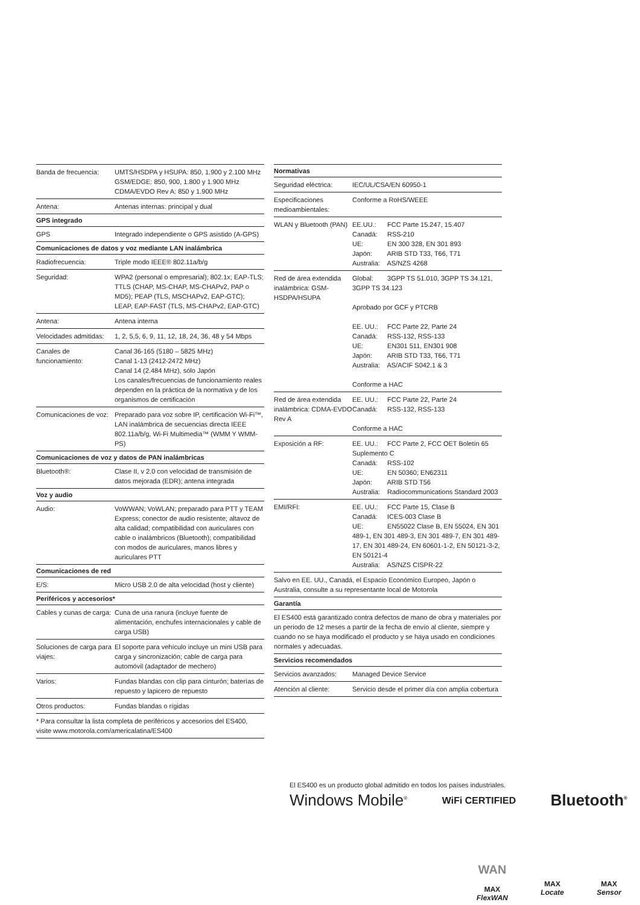| Banda de frecuencia: | UMTS/HSDPA y HSUPA: 850, 1.900 y 2.100 MHz GSM/EDGE: 850, 900, 1.800 y 1.900 MHz CDMA/EVDO Rev A: 850 y 1.900 MHz |
| Antena: | Antenas internas: principal y dual |
| GPS integrado | |
| GPS | Integrado independiente o GPS asistido (A-GPS) |
| Comunicaciones de datos y voz mediante LAN inalámbrica | |
| Radiofrecuencia: | Triple modo IEEE® 802.11a/b/g |
| Seguridad: | WPA2 (personal o empresarial); 802.1x; EAP-TLS; TTLS (CHAP, MS-CHAP, MS-CHAPv2, PAP o MD5); PEAP (TLS, MSCHAPv2, EAP-GTC); LEAP, EAP-FAST (TLS, MS-CHAPv2, EAP-GTC) |
| Antena: | Antena interna |
| Velocidades admitidas: | 1, 2, 5,5, 6, 9, 11, 12, 18, 24, 36, 48 y 54 Mbps |
| Canales de funcionamiento: | Canal 36-165 (5180 – 5825 MHz) Canal 1-13 (2412-2472 MHz) Canal 14 (2.484 MHz), sólo Japón Los canales/frecuencias de funcionamiento reales dependen en la práctica de la normativa y de los organismos de certificación |
| Comunicaciones de voz: | Preparado para voz sobre IP, certificación Wi-Fi™, LAN inalámbrica de secuencias directa IEEE 802.11a/b/g, Wi-Fi Multimedia™ (WMM Y WMM-PS) |
| Comunicaciones de voz y datos de PAN inalámbricas | |
| Bluetooth®: | Clase II, v 2.0 con velocidad de transmisión de datos mejorada (EDR); antena integrada |
| Voz y audio | |
| Audio: | VoWWAN; VoWLAN; preparado para PTT y TEAM Express; conector de audio resistente; altavoz de alta calidad; compatibilidad con auriculares con cable o inalámbricos (Bluetooth); compatibilidad con modos de auriculares, manos libres y auriculares PTT |
| Comunicaciones de red | |
| E/S: | Micro USB 2.0 de alta velocidad (host y cliente) |
| Periféricos y accesorios* | |
| Cables y cunas de carga: | Cuna de una ranura (incluye fuente de alimentación, enchufes internacionales y cable de carga USB) |
| Soluciones de carga para viajes: | El soporte para vehículo incluye un mini USB para carga y sincronización; cable de carga para automóvil (adaptador de mechero) |
| Varios: | Fundas blandas con clip para cinturón; baterías de repuesto y lapicero de repuesto |
| Otros productos: | Fundas blandas o rígidas |
* Para consultar la lista completa de periféricos y accesorios del ES400, visite www.motorola.com/americalatina/ES400
| Normativas | |
| --- | --- |
| Seguridad eléctrica: | IEC/UL/CSA/EN 60950-1 |
| Especificaciones medioambientales: | Conforme a RoHS/WEEE |
| WLAN y Bluetooth (PAN) | EE.UU.: FCC Parte 15.247, 15.407 Canadá: RSS-210 UE: EN 300 328, EN 301 893 Japón: ARIB STD T33, T66, T71 Australia: AS/NZS 4268 |
| Red de área extendida inalámbrica: GSM-HSDPA/HSUPA | Global: 3GPP TS 51.010, 3GPP TS 34.121, 3GPP TS 34.123 Aprobado por GCF y PTCRB EE. UU.: FCC Parte 22, Parte 24 Canadá: RSS-132, RSS-133 UE: EN301 511, EN301 908 Japón: ARIB STD T33, T66, T71 Australia: AS/ACIF S042.1 & 3 Conforme a HAC |
| Red de área extendida inalámbrica: CDMA-EVDO Rev A | EE. UU.: FCC Parte 22, Parte 24 Canadá: RSS-132, RSS-133 Conforme a HAC |
| Exposición a RF: | EE. UU.: FCC Parte 2, FCC OET Boletín 65 Suplemento C Canadá: RSS-102 UE: EN 50360; EN62311 Japón: ARIB STD T56 Australia: Radiocommunications Standard 2003 |
| EMI/RFI: | EE. UU.: FCC Parte 15, Clase B Canadá: ICES-003 Clase B UE: EN55022 Clase B, EN 55024, EN 301 489-1, EN 301 489-3, EN 301 489-7, EN 301 489-17, EN 301 489-24, EN 60601-1-2, EN 50121-3-2, EN 50121-4 Australia: AS/NZS CISPR-22 |
| Salvo en EE. UU., Canadá, el Espacio Económico Europeo, Japón o Australia, consulte a su representante local de Motorola | |
| Garantía | |
| El ES400 está garantizado contra defectos de mano de obra y materiales por un periodo de 12 meses a partir de la fecha de envío al cliente, siempre y cuando no se haya modificado el producto y se haya usado en condiciones normales y adecuadas. | |
| Servicios recomendados | |
| Servicios avanzados: | Managed Device Service |
| Atención al cliente: | Servicio desde el primer día con amplia cobertura |
El ES400 es un producto global admitido en todos los países industriales.
Windows Mobile<sup>®</sup> WiFi CERTIFIED Bluetooth<sup>®</sup>
WAN
MAX
FlexWAN
MAX
Locate
MAX
Sensor